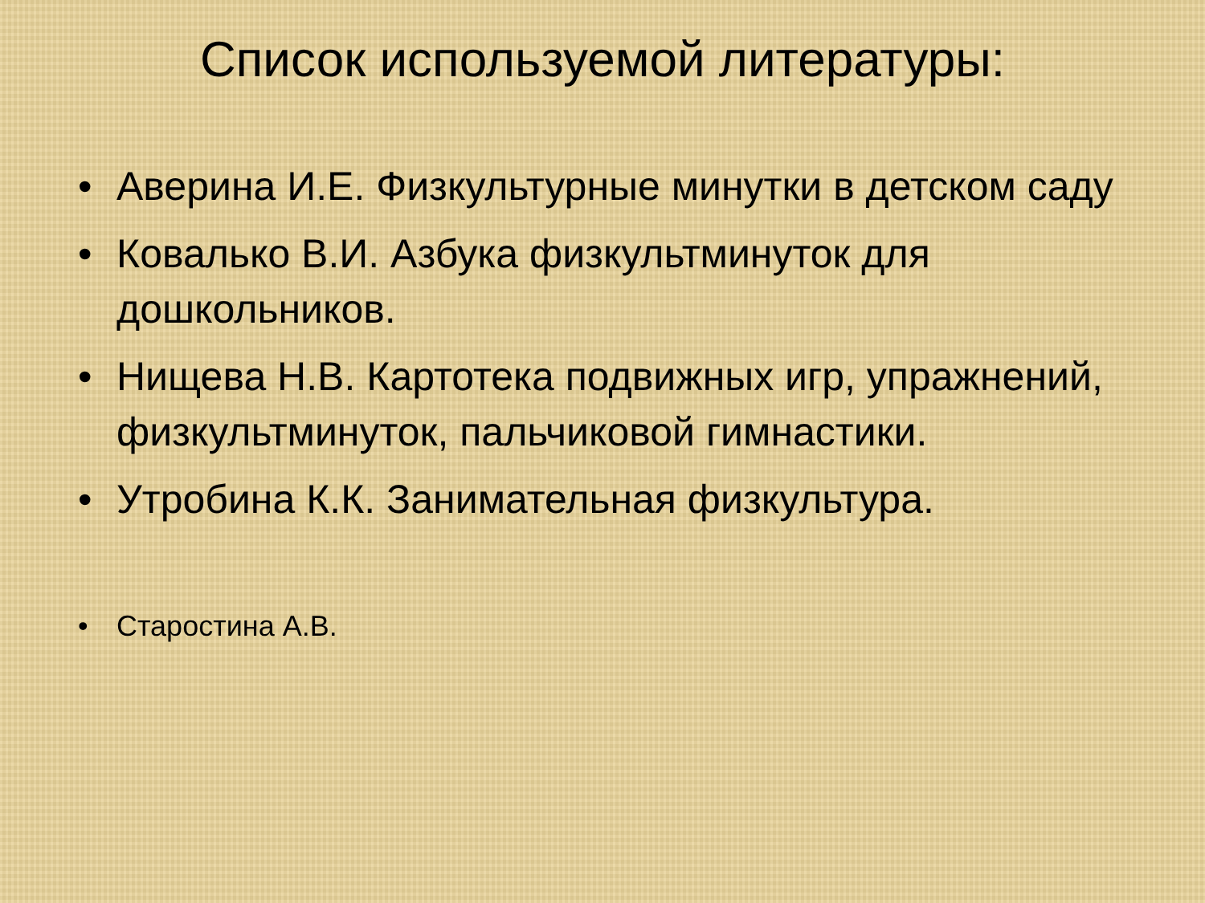Список используемой литературы:
• Аверина И.Е. Физкультурные минутки в детском саду
• Ковалько В.И. Азбука физкультминуток для дошкольников.
• Нищева Н.В. Картотека подвижных игр, упражнений, физкультминуток, пальчиковой гимнастики.
• Утробина К.К. Занимательная физкультура.
• Старостина А.В.